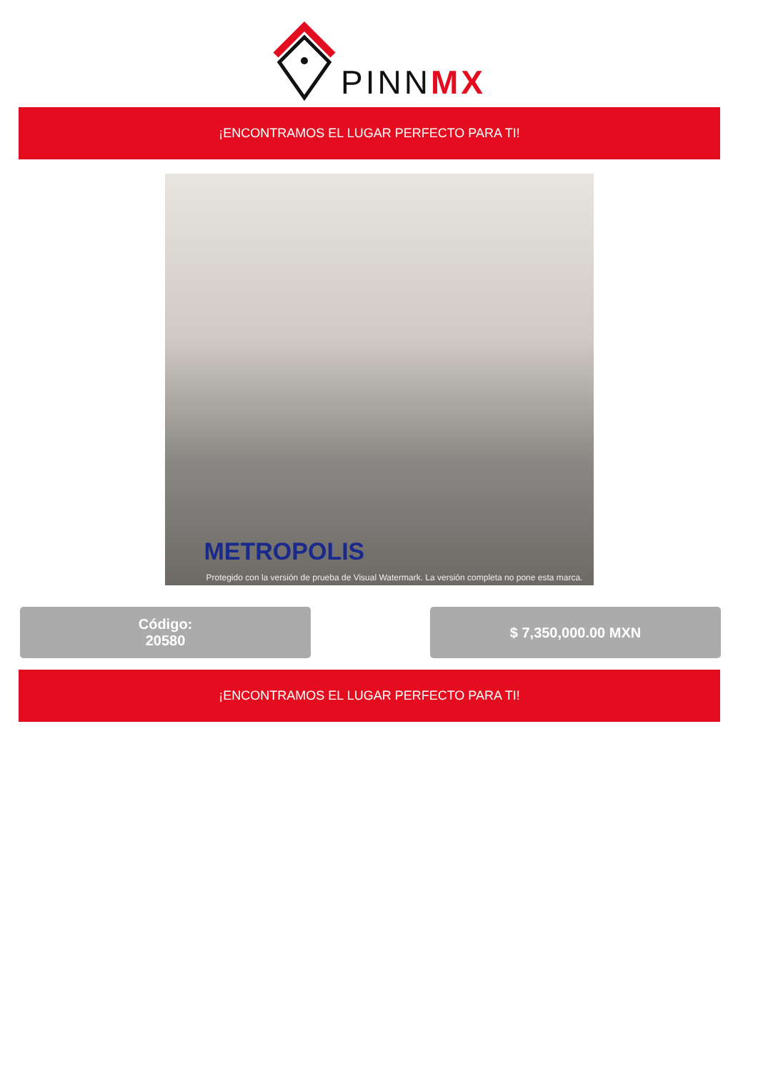PINNMX
¡ENCONTRAMOS EL LUGAR PERFECTO PARA TI!
METROPOLIS
Protegido con la versión de prueba de Visual Watermark. La versión completa no pone esta marca.
Código:
20580
$ 7,350,000.00 MXN
¡ENCONTRAMOS EL LUGAR PERFECTO PARA TI!